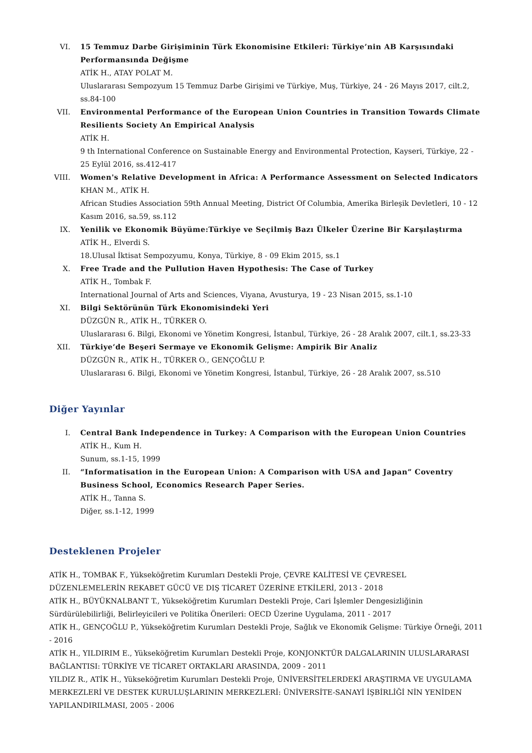VI. 15 Temmuz Darbe Girişiminin Türk Ekonomisine Etkileri: Türkiye’nin AB Karşısındaki Performansında Değişme
ATİK H., ATAY POLAT M.
Uluslararası Sempozyum 15 Temmuz Darbe Girişimi ve Türkiye, Muş, Türkiye, 24 - 26 Mayıs 2017, cilt.2, ss.84-100
VII. Environmental Performance of the European Union Countries in Transition Towards Climate Resilients Society An Empirical Analysis
ATİK H.
9 th International Conference on Sustainable Energy and Environmental Protection, Kayseri, Türkiye, 22 - 25 Eylül 2016, ss.412-417
VIII.
Women's Relative Development in Africa: A Performance Assessment on Selected Indicators
KHAN M., ATİK H.
African Studies Association 59th Annual Meeting, District Of Columbia, Amerika Birleşik Devletleri, 10 - 12 Kasım 2016, sa.59, ss.112
IX. Yenilik ve Ekonomik Büyüme:Türkiye ve Seçilmiş Bazı Ülkeler Üzerine Bir Karşılaştırma
ATİK H., Elverdi S.
18.Ulusal İktisat Sempozyumu, Konya, Türkiye, 8 - 09 Ekim 2015, ss.1
X. Free Trade and the Pullution Haven Hypothesis: The Case of Turkey
ATİK H., Tombak F.
International Journal of Arts and Sciences, Viyana, Avusturya, 19 - 23 Nisan 2015, ss.1-10
XI. Bilgi Sektörünün Türk Ekonomisindeki Yeri
DÜZGÜN R., ATİK H., TÜRKER O.
Uluslararası 6. Bilgi, Ekonomi ve Yönetim Kongresi, İstanbul, Türkiye, 26 - 28 Aralık 2007, cilt.1, ss.23-33
XII. Türkiye’de Beşeri Sermaye ve Ekonomik Gelişme: Ampirik Bir Analiz
DÜZGÜN R., ATİK H., TÜRKER O., GENÇOĞLU P.
Uluslararası 6. Bilgi, Ekonomi ve Yönetim Kongresi, İstanbul, Türkiye, 26 - 28 Aralık 2007, ss.510
Diğer Yayınlar
I. Central Bank Independence in Turkey: A Comparison with the European Union Countries
ATİK H., Kum H.
Sunum, ss.1-15, 1999
II. “Informatisation in the European Union: A Comparison with USA and Japan” Coventry Business School, Economics Research Paper Series.
ATİK H., Tanna S.
Diğer, ss.1-12, 1999
Desteklenen Projeler
ATİK H., TOMBAK F., Yükseköğretim Kurumları Destekli Proje, ÇEVRE KALİTESİ VE ÇEVRESEL DÜZENLEMELERİN REKABET GÜCÜ VE DIŞ TİCARET ÜZERİNE ETKİLERİ, 2013 - 2018
ATİK H., BÜYÜKNALBANT T., Yükseköğretim Kurumları Destekli Proje, Cari İşlemler Dengesizliğinin Sürdürülebilirliği, Belirleyicileri ve Politika Önerileri: OECD Üzerine Uygulama, 2011 - 2017
ATİK H., GENÇOĞLU P., Yükseköğretim Kurumları Destekli Proje, Sağlık ve Ekonomik Gelişme: Türkiye Örneği, 2011 - 2016
ATİK H., YILDIRIM E., Yükseköğretim Kurumları Destekli Proje, KONJONKTÜR DALGALARININ ULUSLARARASI BAĞLANTISI: TÜRKİYE VE TİCARET ORTAKLARI ARASINDA, 2009 - 2011
YILDIZ R., ATİK H., Yükseköğretim Kurumları Destekli Proje, ÜNİVERSİTELERDEKİ ARAŞTIRMA VE UYGULAMA MERKEZLERİ VE DESTEK KURULUŞLARININ MERKEZLERİ: ÜNİVERSİTE-SANAYİ İŞBİRLİĞİ NİN YENİDEN YAPILANDIRILMASI, 2005 - 2006